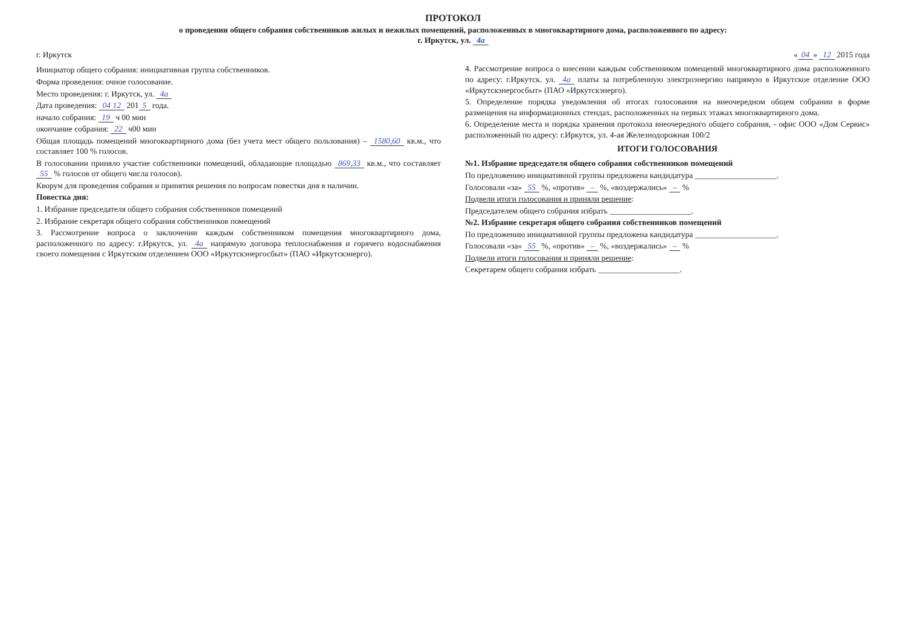ПРОТОКОЛ
о проведении общего собрания собственников жилых и нежилых помещений, расположенных в многоквартирного дома, расположенного по адресу:
г. Иркутск, ул. 4а
г. Иркутск « 04 » 12 2015 года
Инициатор общего собрания: инициативная группа собственников.
Форма проведения: очное голосование.
Место проведения: г. Иркутск, ул. 4а
Дата проведения: 04 12 201 5 года.
начало собрания: 19 ч 00 мин
окончание собрания: 22 ч00 мин
Общая площадь помещений многоквартирного дома (без учета мест общего пользования) – 1580,60 кв.м., что составляет 100 % голосов.
В голосовании приняло участие собственники помещений, обладающие площадью 869,33 кв.м., что составляет 55 % голосов от общего числа голосов).
Кворум для проведения собрания и принятия решения по вопросам повестки дня в наличии.
Повестка дня:
1. Избрание председателя общего собрания собственников помещений
2. Избрание секретаря общего собрания собственников помещений
3. Рассмотрение вопроса о заключении каждым собственником помещения многоквартирного дома, расположенного по адресу: г.Иркутск, ул. 4а напрямую договора теплоснабжения и горячего водоснабжения своего помещения с Иркутским отделением ООО «Иркутскэнергосбыт» (ПАО «Иркутскэнерго).
4. Рассмотрение вопроса о внесении каждым собственником помещений многоквартирного дома расположенного по адресу: г.Иркутск. ул. 4а платы за потребленную электроэнергию напрямую в Иркутское отделение ООО «Иркутскэнергосбыт» (ПАО «Иркутскэнерго).
5. Определение порядка уведомления об итогах голосования на внеочередном общем собрании в форме размещения на информационных стендах, расположенных на первых этажах многоквартирного дома.
6. Определение места и порядка хранения протокола внеочередного общего собрания, - офис ООО «Дом Сервис» расположенный по адресу: г.Иркутск, ул. 4-ая Железнодорожная 100/2
ИТОГИ ГОЛОСОВАНИЯ
№1. Избрание председателя общего собрания собственников помещений
По предложению инициативной группы предложена кандидатура ____________________.
Голосовали «за» 55 %, «против» – %, «воздержались» – %
Подвели итоги голосования и приняли решение:
Председателем общего собрания избрать ____________________.
№2. Избрание секретаря общего собрания собственников помещений
По предложению инициативной группы предложена кандидатура ____________________.
Голосовали «за» 55 %, «против» – %, «воздержались» – %
Подвели итоги голосования и приняли решение:
Секретарем общего собрания избрать ____________________.